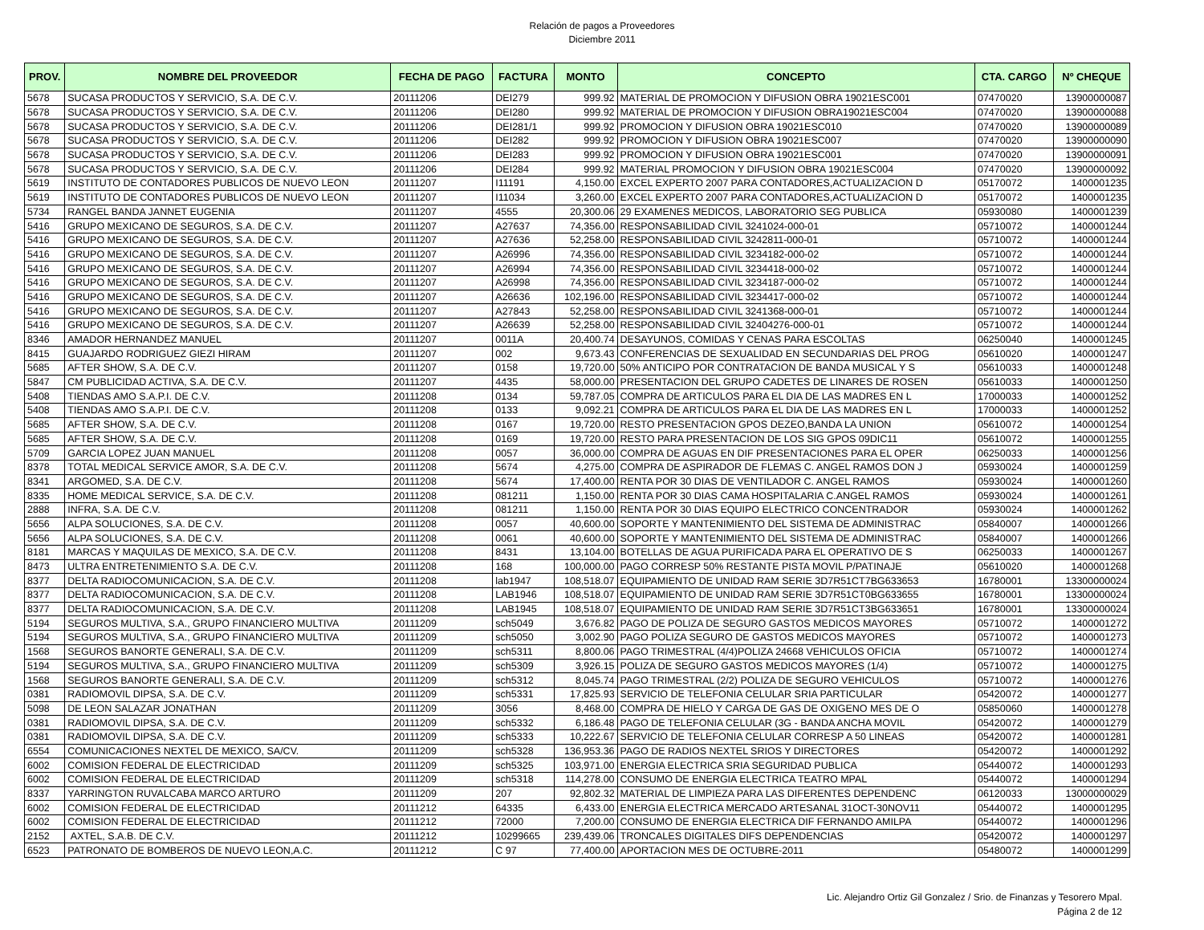Relación de pagos a Proveedores
Diciembre 2011
| PROV. | NOMBRE DEL PROVEEDOR | FECHA DE PAGO | FACTURA | MONTO | CONCEPTO | CTA. CARGO | Nº CHEQUE |
| --- | --- | --- | --- | --- | --- | --- | --- |
| 5678 | SUCASA PRODUCTOS Y SERVICIO, S.A. DE C.V. | 20111206 | DEI279 | 999.92 | MATERIAL DE PROMOCION Y DIFUSION OBRA 19021ESC001 | 07470020 | 13900000087 |
| 5678 | SUCASA PRODUCTOS Y SERVICIO, S.A. DE C.V. | 20111206 | DEI280 | 999.92 | MATERIAL DE PROMOCION Y DIFUSION OBRA19021ESC004 | 07470020 | 13900000088 |
| 5678 | SUCASA PRODUCTOS Y SERVICIO, S.A. DE C.V. | 20111206 | DEI281/1 | 999.92 | PROMOCION Y DIFUSION OBRA 19021ESC010 | 07470020 | 13900000089 |
| 5678 | SUCASA PRODUCTOS Y SERVICIO, S.A. DE C.V. | 20111206 | DEI282 | 999.92 | PROMOCION Y DIFUSION OBRA 19021ESC007 | 07470020 | 13900000090 |
| 5678 | SUCASA PRODUCTOS Y SERVICIO, S.A. DE C.V. | 20111206 | DEI283 | 999.92 | PROMOCION Y DIFUSION OBRA 19021ESC001 | 07470020 | 13900000091 |
| 5678 | SUCASA PRODUCTOS Y SERVICIO, S.A. DE C.V. | 20111206 | DEI284 | 999.92 | MATERIAL PROMOCION Y DIFUSION OBRA 19021ESC004 | 07470020 | 13900000092 |
| 5619 | INSTITUTO DE CONTADORES PUBLICOS DE NUEVO LEON | 20111207 | I11191 | 4,150.00 | EXCEL EXPERTO 2007 PARA CONTADORES,ACTUALIZACION D | 05170072 | 1400001235 |
| 5619 | INSTITUTO DE CONTADORES PUBLICOS DE NUEVO LEON | 20111207 | I11034 | 3,260.00 | EXCEL EXPERTO 2007 PARA CONTADORES,ACTUALIZACION D | 05170072 | 1400001235 |
| 5734 | RANGEL BANDA JANNET EUGENIA | 20111207 | 4555 | 20,300.06 | 29 EXAMENES MEDICOS, LABORATORIO SEG PUBLICA | 05930080 | 1400001239 |
| 5416 | GRUPO MEXICANO DE SEGUROS, S.A. DE C.V. | 20111207 | A27637 | 74,356.00 | RESPONSABILIDAD CIVIL 3241024-000-01 | 05710072 | 1400001244 |
| 5416 | GRUPO MEXICANO DE SEGUROS, S.A. DE C.V. | 20111207 | A27636 | 52,258.00 | RESPONSABILIDAD CIVIL 3242811-000-01 | 05710072 | 1400001244 |
| 5416 | GRUPO MEXICANO DE SEGUROS, S.A. DE C.V. | 20111207 | A26996 | 74,356.00 | RESPONSABILIDAD CIVIL 3234182-000-02 | 05710072 | 1400001244 |
| 5416 | GRUPO MEXICANO DE SEGUROS, S.A. DE C.V. | 20111207 | A26994 | 74,356.00 | RESPONSABILIDAD CIVIL 3234418-000-02 | 05710072 | 1400001244 |
| 5416 | GRUPO MEXICANO DE SEGUROS, S.A. DE C.V. | 20111207 | A26998 | 74,356.00 | RESPONSABILIDAD CIVIL 3234187-000-02 | 05710072 | 1400001244 |
| 5416 | GRUPO MEXICANO DE SEGUROS, S.A. DE C.V. | 20111207 | A26636 | 102,196.00 | RESPONSABILIDAD CIVIL 3234417-000-02 | 05710072 | 1400001244 |
| 5416 | GRUPO MEXICANO DE SEGUROS, S.A. DE C.V. | 20111207 | A27843 | 52,258.00 | RESPONSABILIDAD CIVIL 3241368-000-01 | 05710072 | 1400001244 |
| 5416 | GRUPO MEXICANO DE SEGUROS, S.A. DE C.V. | 20111207 | A26639 | 52,258.00 | RESPONSABILIDAD CIVIL 32404276-000-01 | 05710072 | 1400001244 |
| 8346 | AMADOR HERNANDEZ MANUEL | 20111207 | 0011A | 20,400.74 | DESAYUNOS, COMIDAS Y CENAS PARA ESCOLTAS | 06250040 | 1400001245 |
| 8415 | GUAJARDO RODRIGUEZ GIEZI HIRAM | 20111207 | 002 | 9,673.43 | CONFERENCIAS DE SEXUALIDAD EN SECUNDARIAS DEL PROG | 05610020 | 1400001247 |
| 5685 | AFTER SHOW, S.A. DE C.V. | 20111207 | 0158 | 19,720.00 | 50% ANTICIPO POR CONTRATACION DE BANDA MUSICAL Y S | 05610033 | 1400001248 |
| 5847 | CM PUBLICIDAD ACTIVA, S.A. DE C.V. | 20111207 | 4435 | 58,000.00 | PRESENTACION DEL GRUPO CADETES DE LINARES DE ROSEN | 05610033 | 1400001250 |
| 5408 | TIENDAS AMO S.A.P.I. DE C.V. | 20111208 | 0134 | 59,787.05 | COMPRA DE ARTICULOS PARA EL DIA DE LAS MADRES EN L | 17000033 | 1400001252 |
| 5408 | TIENDAS AMO S.A.P.I. DE C.V. | 20111208 | 0133 | 9,092.21 | COMPRA DE ARTICULOS PARA EL DIA DE LAS MADRES EN L | 17000033 | 1400001252 |
| 5685 | AFTER SHOW, S.A. DE C.V. | 20111208 | 0167 | 19,720.00 | RESTO PRESENTACION GPOS DEZEO,BANDA LA UNION | 05610072 | 1400001254 |
| 5685 | AFTER SHOW, S.A. DE C.V. | 20111208 | 0169 | 19,720.00 | RESTO PARA PRESENTACION DE LOS SIG GPOS 09DIC11 | 05610072 | 1400001255 |
| 5709 | GARCIA LOPEZ JUAN MANUEL | 20111208 | 0057 | 36,000.00 | COMPRA DE AGUAS EN DIF PRESENTACIONES PARA EL OPER | 06250033 | 1400001256 |
| 8378 | TOTAL MEDICAL SERVICE AMOR, S.A. DE C.V. | 20111208 | 5674 | 4,275.00 | COMPRA DE ASPIRADOR DE FLEMAS C. ANGEL RAMOS DON J | 05930024 | 1400001259 |
| 8341 | ARGOMED, S.A. DE C.V. | 20111208 | 5674 | 17,400.00 | RENTA POR 30 DIAS DE VENTILADOR C. ANGEL RAMOS | 05930024 | 1400001260 |
| 8335 | HOME MEDICAL SERVICE, S.A. DE C.V. | 20111208 | 081211 | 1,150.00 | RENTA POR 30 DIAS CAMA HOSPITALARIA C.ANGEL RAMOS | 05930024 | 1400001261 |
| 2888 | INFRA, S.A. DE C.V. | 20111208 | 081211 | 1,150.00 | RENTA POR 30 DIAS EQUIPO ELECTRICO CONCENTRADOR | 05930024 | 1400001262 |
| 5656 | ALPA SOLUCIONES, S.A. DE C.V. | 20111208 | 0057 | 40,600.00 | SOPORTE Y MANTENIMIENTO DEL SISTEMA DE ADMINISTRAC | 05840007 | 1400001266 |
| 5656 | ALPA SOLUCIONES, S.A. DE C.V. | 20111208 | 0061 | 40,600.00 | SOPORTE Y MANTENIMIENTO DEL SISTEMA DE ADMINISTRAC | 05840007 | 1400001266 |
| 8181 | MARCAS Y MAQUILAS DE MEXICO, S.A. DE C.V. | 20111208 | 8431 | 13,104.00 | BOTELLAS DE AGUA PURIFICADA PARA EL OPERATIVO DE S | 06250033 | 1400001267 |
| 8473 | ULTRA ENTRETENIMIENTO S.A. DE C.V. | 20111208 | 168 | 100,000.00 | PAGO CORRESP 50% RESTANTE PISTA MOVIL P/PATINAJE | 05610020 | 1400001268 |
| 8377 | DELTA RADIOCOMUNICACION, S.A. DE C.V. | 20111208 | lab1947 | 108,518.07 | EQUIPAMIENTO DE UNIDAD RAM SERIE 3D7R51CT7BG633653 | 16780001 | 13300000024 |
| 8377 | DELTA RADIOCOMUNICACION, S.A. DE C.V. | 20111208 | LAB1946 | 108,518.07 | EQUIPAMIENTO DE UNIDAD RAM SERIE 3D7R51CT0BG633655 | 16780001 | 13300000024 |
| 8377 | DELTA RADIOCOMUNICACION, S.A. DE C.V. | 20111208 | LAB1945 | 108,518.07 | EQUIPAMIENTO DE UNIDAD RAM SERIE 3D7R51CT3BG633651 | 16780001 | 13300000024 |
| 5194 | SEGUROS MULTIVA, S.A., GRUPO FINANCIERO MULTIVA | 20111209 | sch5049 | 3,676.82 | PAGO DE POLIZA DE SEGURO GASTOS MEDICOS MAYORES | 05710072 | 1400001272 |
| 5194 | SEGUROS MULTIVA, S.A., GRUPO FINANCIERO MULTIVA | 20111209 | sch5050 | 3,002.90 | PAGO POLIZA SEGURO DE GASTOS MEDICOS MAYORES | 05710072 | 1400001273 |
| 1568 | SEGUROS BANORTE GENERALI, S.A. DE C.V. | 20111209 | sch5311 | 8,800.06 | PAGO TRIMESTRAL (4/4)POLIZA 24668 VEHICULOS OFICIA | 05710072 | 1400001274 |
| 5194 | SEGUROS MULTIVA, S.A., GRUPO FINANCIERO MULTIVA | 20111209 | sch5309 | 3,926.15 | POLIZA DE SEGURO GASTOS MEDICOS MAYORES (1/4) | 05710072 | 1400001275 |
| 1568 | SEGUROS BANORTE GENERALI, S.A. DE C.V. | 20111209 | sch5312 | 8,045.74 | PAGO TRIMESTRAL (2/2) POLIZA DE SEGURO VEHICULOS | 05710072 | 1400001276 |
| 0381 | RADIOMOVIL DIPSA, S.A. DE C.V. | 20111209 | sch5331 | 17,825.93 | SERVICIO DE TELEFONIA CELULAR SRIA PARTICULAR | 05420072 | 1400001277 |
| 5098 | DE LEON SALAZAR JONATHAN | 20111209 | 3056 | 8,468.00 | COMPRA DE HIELO Y CARGA DE GAS DE OXIGENO MES DE O | 05850060 | 1400001278 |
| 0381 | RADIOMOVIL DIPSA, S.A. DE C.V. | 20111209 | sch5332 | 6,186.48 | PAGO DE TELEFONIA CELULAR (3G - BANDA ANCHA MOVIL | 05420072 | 1400001279 |
| 0381 | RADIOMOVIL DIPSA, S.A. DE C.V. | 20111209 | sch5333 | 10,222.67 | SERVICIO DE TELEFONIA CELULAR CORRESP A 50 LINEAS | 05420072 | 1400001281 |
| 6554 | COMUNICACIONES NEXTEL DE MEXICO, SA/CV. | 20111209 | sch5328 | 136,953.36 | PAGO DE RADIOS NEXTEL SRIOS Y DIRECTORES | 05420072 | 1400001292 |
| 6002 | COMISION FEDERAL DE ELECTRICIDAD | 20111209 | sch5325 | 103,971.00 | ENERGIA ELECTRICA SRIA SEGURIDAD PUBLICA | 05440072 | 1400001293 |
| 6002 | COMISION FEDERAL DE ELECTRICIDAD | 20111209 | sch5318 | 114,278.00 | CONSUMO DE ENERGIA ELECTRICA TEATRO MPAL | 05440072 | 1400001294 |
| 8337 | YARRINGTON RUVALCABA MARCO ARTURO | 20111209 | 207 | 92,802.32 | MATERIAL DE LIMPIEZA PARA LAS DIFERENTES DEPENDENC | 06120033 | 13000000029 |
| 6002 | COMISION FEDERAL DE ELECTRICIDAD | 20111212 | 64335 | 6,433.00 | ENERGIA ELECTRICA MERCADO ARTESANAL 31OCT-30NOV11 | 05440072 | 1400001295 |
| 6002 | COMISION FEDERAL DE ELECTRICIDAD | 20111212 | 72000 | 7,200.00 | CONSUMO DE ENERGIA ELECTRICA DIF FERNANDO AMILPA | 05440072 | 1400001296 |
| 2152 | AXTEL, S.A.B. DE C.V. | 20111212 | 10299665 | 239,439.06 | TRONCALES DIGITALES DIFS DEPENDENCIAS | 05420072 | 1400001297 |
| 6523 | PATRONATO DE BOMBEROS DE NUEVO LEON,A.C. | 20111212 | C 97 | 77,400.00 | APORTACION MES DE OCTUBRE-2011 | 05480072 | 1400001299 |
Lic. Alejandro Ortiz Gil Gonzalez / Srio. de Finanzas y Tesorero Mpal.
Página 2 de 12